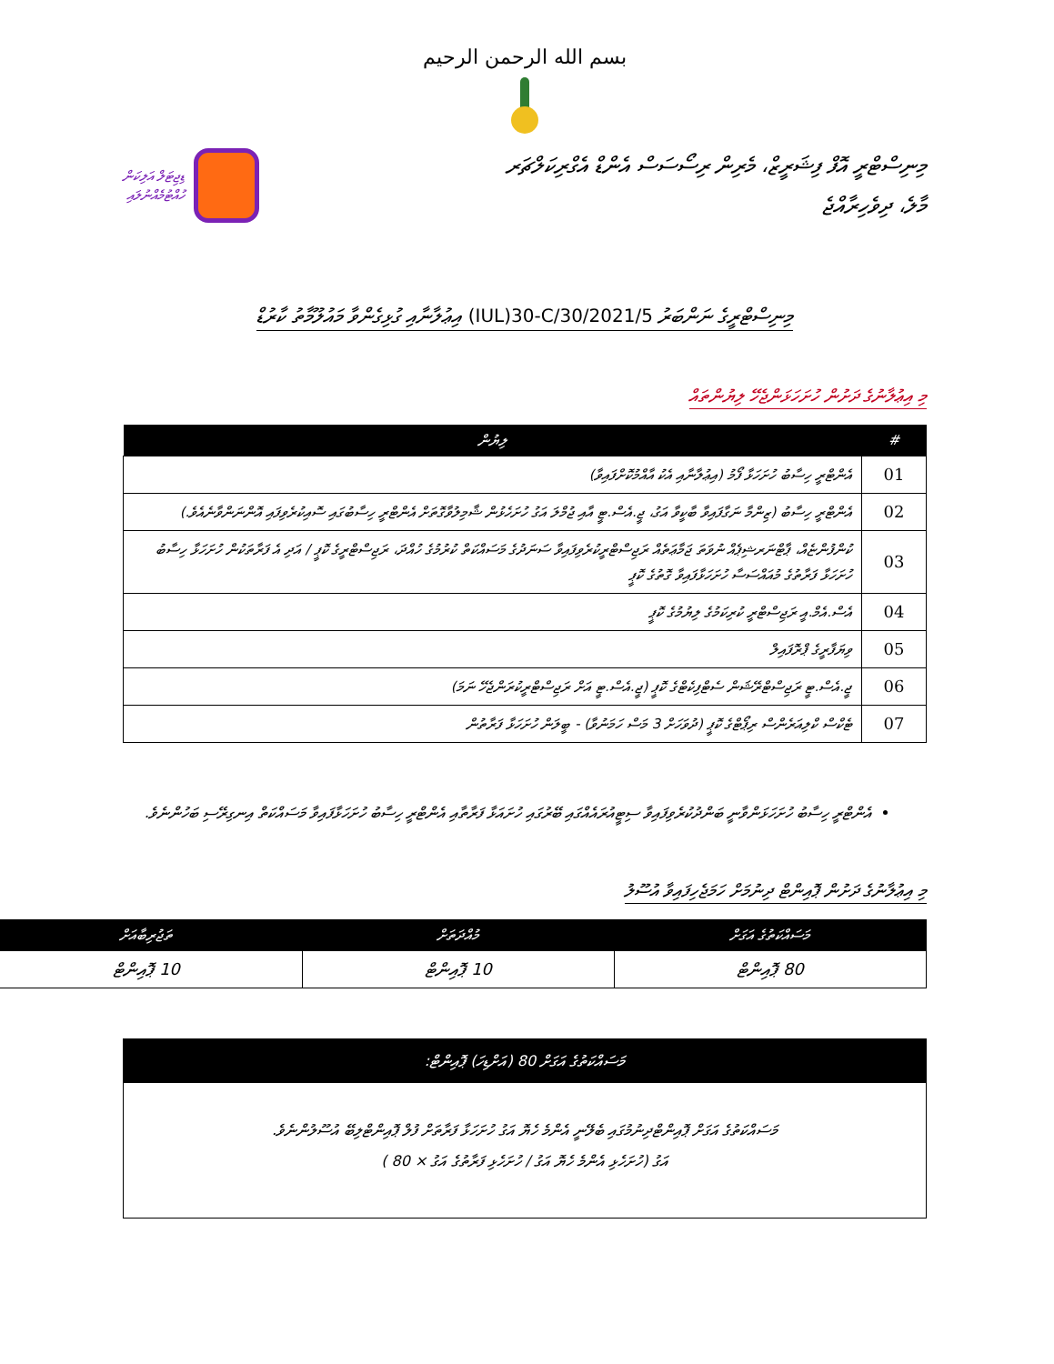بسم الله الرحمن الرحيم
މިނިސްޓްރީ އޮފް ފިޝަރީޒް، މެރިން ރިސޯސަސް އެންޑް އެގްރިކަލްޗަރ
މާލެ، ދިވެހިރާއްޖެ
ޑިޖިޓަލް އަލިކަން
ހުއްޓުމެއްނުލައި
މިނިސްޓްރީގެ ނަންބަރު (IUL)30-C/30/2021/5 އިޢުލާނާއި ގުޅިގެންވާ މައުލޫމާތު ކާރުޑް
މި އިޢުލާނުގެ ދަށުން ހުށަހަޅަންޖެހޭ ލިޔުންތައް
| # | ލިޔުން |
| --- | --- |
| 01 | އެންޓްރީ ހިސާބު ހުށަހަޅާ ފޯމު (އިޢުލާނާއި އެކު އާއްމުކޮށްފައިވާ) |
| 02 | އެންޓްރީ ހިސާބު (ޒިންމާ ނަގާފައިވާ ބާކީވާ އަގު، ޖީ.އެސް.ޓީ އާއި ޖުމްލަ އަގު ހުށަހެޅުން ޝާމިލުވާގޮތަށް އެންޓްރީ ހިސާބުގައި ސޮއިކުރެވިފައި އޮންނަންވާނެއެވެ.) |
| 03 | ކުންފުންޏެއް، ޕާޓްނަރޝިޕެއް ނުވަތަ ޖަމާޢަތެއް ރަޖިސްޓްރީކުރެވިފައިވާ ސަނަދުގެ މަސައްކަތް ކުރުމުގެ ހުއްދަ، ރަޖިސްޓްރީގެ ކޮޕީ / އަދި އެ ފަރާތަކުން ހުށަހަޅާ ހިސާބު ހުށަހަޅާ ފަރާތުގެ މުއައްސަސާ ހުށަހަޅާފައިވާ ގޮތުގެ ކޮޕީ |
| 04 | އެސް.އެމް.އީ ރަޖިސްޓްރީ ކުރިކަމުގެ ލިޔުމުގެ ކޮޕީ |
| 05 | ވިޔަފާރީގެ ޕްރޮފައިލް |
| 06 | ޖީ.އެސް.ޓީ ރަޖިސްޓްރޭޝަން ސެޓްފިކެޓްގެ ކޮޕީ (ޖީ.އެސް.ޓީ އަށް ރަޖިސްޓްރީކުރަންޖެހޭ ނަމަ) |
| 07 | ޓެކްސް ކްލިއަރެންސް ރިޕޯޓްގެ ކޮޕީ (ދުވަހަށް 3 މަސް ހަމަނުވާ) - ބީލަން ހުށަހަޅާ ފަރާތުން |
އެންޓްރީ ހިސާބު ހުށަހަޅަންވާނީ ބަންދުކުރެވިފައިވާ ސިޓީއުރައެއްގައި ބޭރުގައި ހުށައަޅާ ފަރާތާއި އެންޓްރީ ހިސާބު ހުށަހަޅާފައިވާ މަސައްކަތް އިނގިރޭސި ބަހުންނެވެ.
މި އިޢުލާނުގެ ދަށުން ޕޮއިންޓް ދިނުމަށް ހަމަޖެހިފައިވާ އުސޫލު
| މަސައްކަތުގެ އަގަށް | މުއްދަތަށް | ތަޖުރިބާއަށް |
| --- | --- | --- |
| 80 ޕޮއިންޓް | 10 ޕޮއިންޓް | 10 ޕޮއިންޓް |
މަސައްކަތުގެ އަގަށް 80 (އަށްޑިހަ) ޕޮއިންޓް:
މަސައްކަތުގެ އަގަށް ޕޮއިންޓްދިނުމުގައި ބެލޭނީ އެންމެ ހެޔޮ އަގު ހުށަހަޅާ ފަރާތަށް ފުލް ޕޮއިންޓްލިބޭ އުސޫލުންނެވެ.
އަގު (ހުށަހެޅި އެންމެ ހެޔޮ އަގު / ހުށަހެޅި ފަރާތުގެ އަގު × 80 )